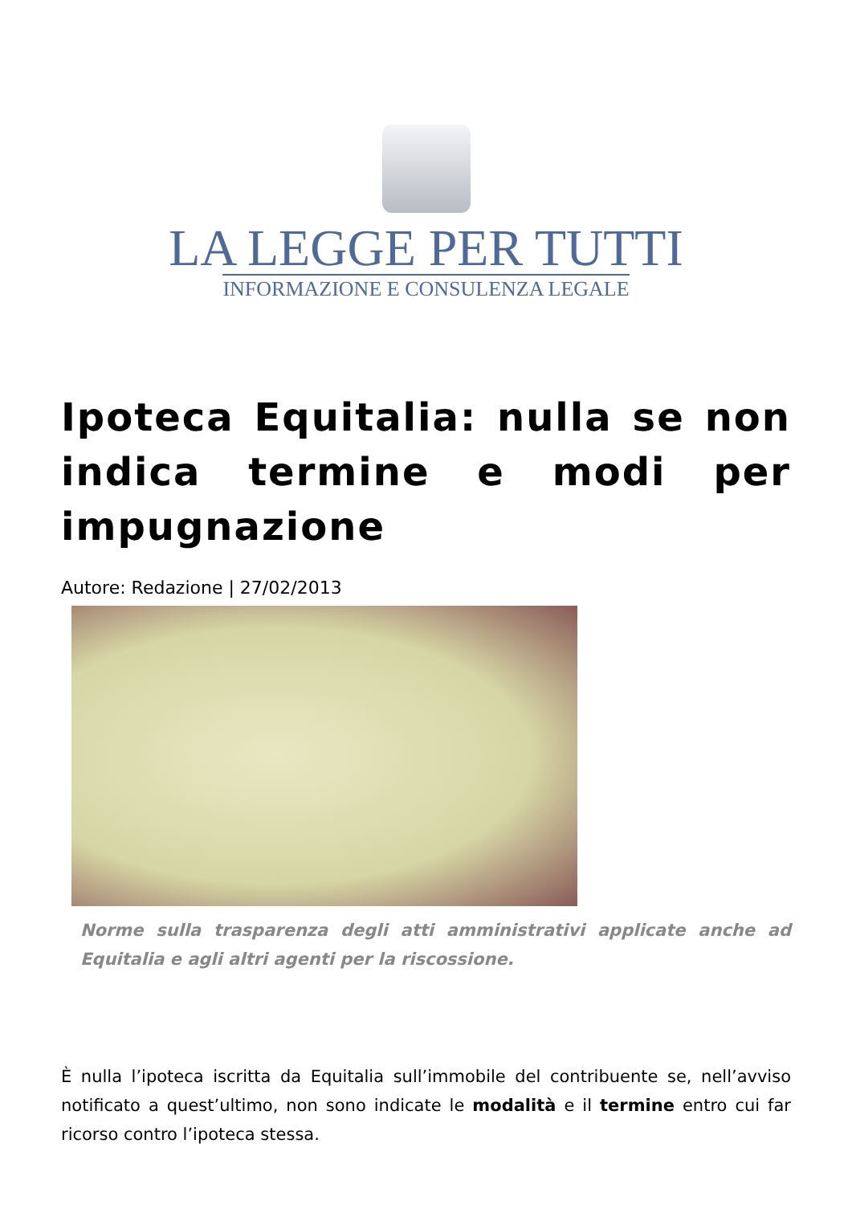LA LEGGE PER TUTTI
INFORMAZIONE E CONSULENZA LEGALE
Ipoteca Equitalia: nulla se non indica termine e modi per impugnazione
Autore: Redazione | 27/02/2013
Norme sulla trasparenza degli atti amministrativi applicate anche ad Equitalia e agli altri agenti per la riscossione.
È nulla l’ipoteca iscritta da Equitalia sull’immobile del contribuente se, nell’avviso notificato a quest’ultimo, non sono indicate le modalità e il termine entro cui far ricorso contro l’ipoteca stessa.